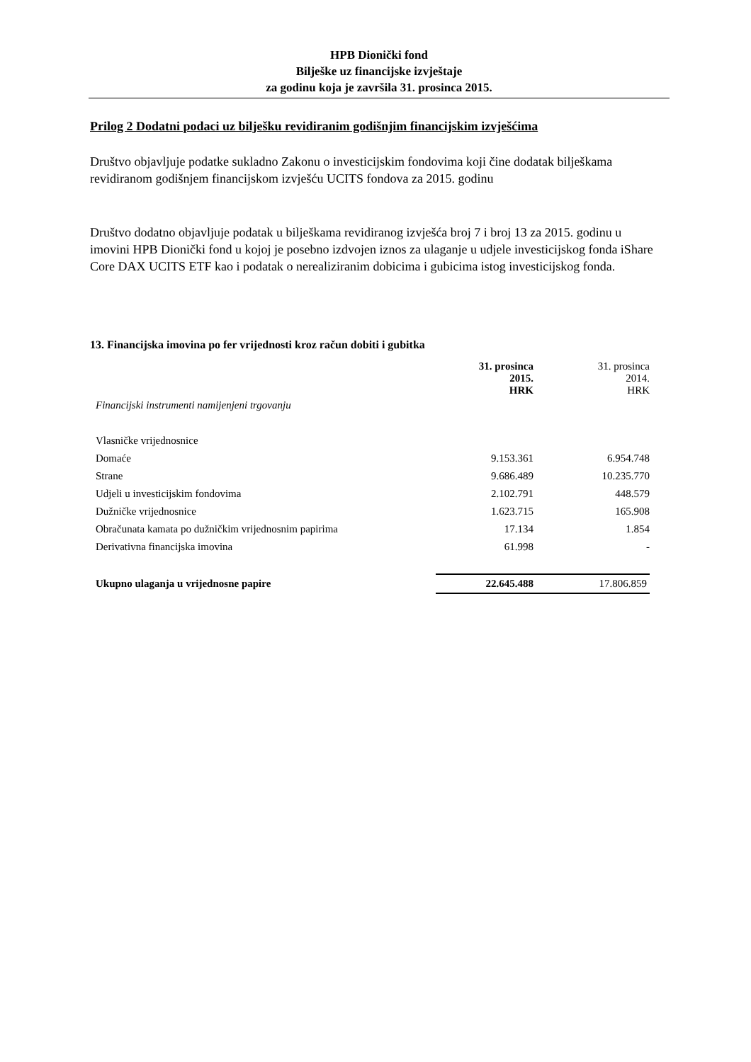HPB Dionički fond
Bilješke uz financijske izvještaje
za godinu koja je završila 31. prosinca 2015.
Prilog 2 Dodatni podaci uz bilješku revidiranim godišnjim financijskim izvješćima
Društvo objavljuje podatke sukladno Zakonu o investicijskim fondovima koji čine dodatak bilješkama revidiranom godišnjem financijskom izvješću UCITS fondova za 2015. godinu
Društvo dodatno objavljuje podatak u bilješkama revidiranog izvješća broj 7 i broj 13 za 2015. godinu u imovini HPB Dionički fond u kojoj je posebno izdvojen iznos za ulaganje u udjele investicijskog fonda iShare Core DAX UCITS ETF kao i podatak o nerealiziranim dobicima i gubicima istog investicijskog fonda.
13. Financijska imovina po fer vrijednosti kroz račun dobiti i gubitka
| | 31. prosinca 2015. HRK | 31. prosinca 2014. HRK |
| --- | --- | --- |
| Financijski instrumenti namijenjeni trgovanju | | |
| Vlasničke vrijednosnice | | |
| Domaće | 9.153.361 | 6.954.748 |
| Strane | 9.686.489 | 10.235.770 |
| Udjeli u investicijskim fondovima | 2.102.791 | 448.579 |
| Dužničke vrijednosnice | 1.623.715 | 165.908 |
| Obračunata kamata po dužničkim vrijednosnim papirima | 17.134 | 1.854 |
| Derivativna financijska imovina | 61.998 | - |
| Ukupno ulaganja u vrijednosne papire | 22.645.488 | 17.806.859 |